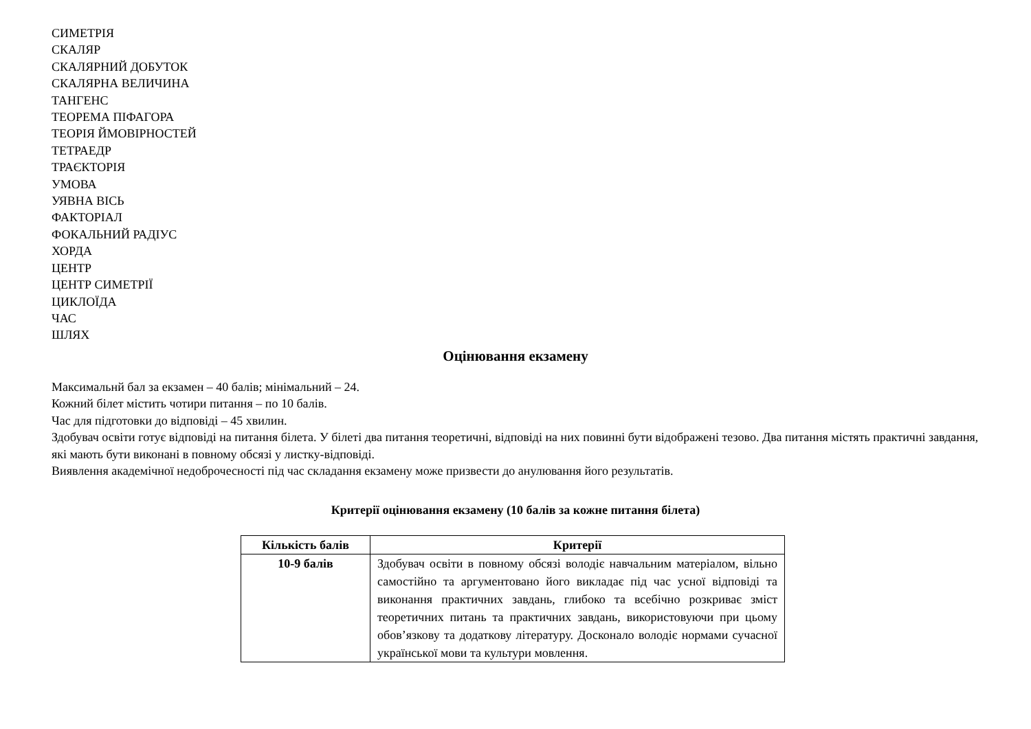СИМЕТРІЯ
СКАЛЯР
СКАЛЯРНИЙ ДОБУТОК
СКАЛЯРНА ВЕЛИЧИНА
ТАНГЕНС
ТЕОРЕМА ПІФАГОРА
ТЕОРІЯ ЙМОВІРНОСТЕЙ
ТЕТРАЕДР
ТРАЄКТОРІЯ
УМОВА
УЯВНА ВІСЬ
ФАКТОРІАЛ
ФОКАЛЬНИЙ РАДІУС
ХОРДА
ЦЕНТР
ЦЕНТР СИМЕТРІЇ
ЦИКЛОЇДА
ЧАС
ШЛЯХ
Оцінювання екзамену
Максимальнй бал за екзамен – 40 балів; мінімальний – 24.
Кожний білет містить чотири питання – по 10 балів.
Час для підготовки до відповіді – 45 хвилин.
Здобувач освіти готує відповіді на питання білета. У білеті два питання теоретичні, відповіді на них повинні бути відображені тезово. Два питання містять практичні завдання, які мають бути виконані в повному обсязі у листку-відповіді.
Виявлення академічної недоброчесності під час складання екзамену може призвести до анулювання його результатів.
Критерії оцінювання екзамену (10 балів за кожне питання білета)
| Кількість балів | Критерії |
| --- | --- |
| 10-9 балів | Здобувач освіти в повному обсязі володіє навчальним матеріалом, вільно самостійно та аргументовано його викладає під час усної відповіді та виконання практичних завдань, глибоко та всебічно розкриває зміст теоретичних питань та практичних завдань, використовуючи при цьому обов’язкову та додаткову літературу. Досконало володіє нормами сучасної української мови та культури мовлення. |